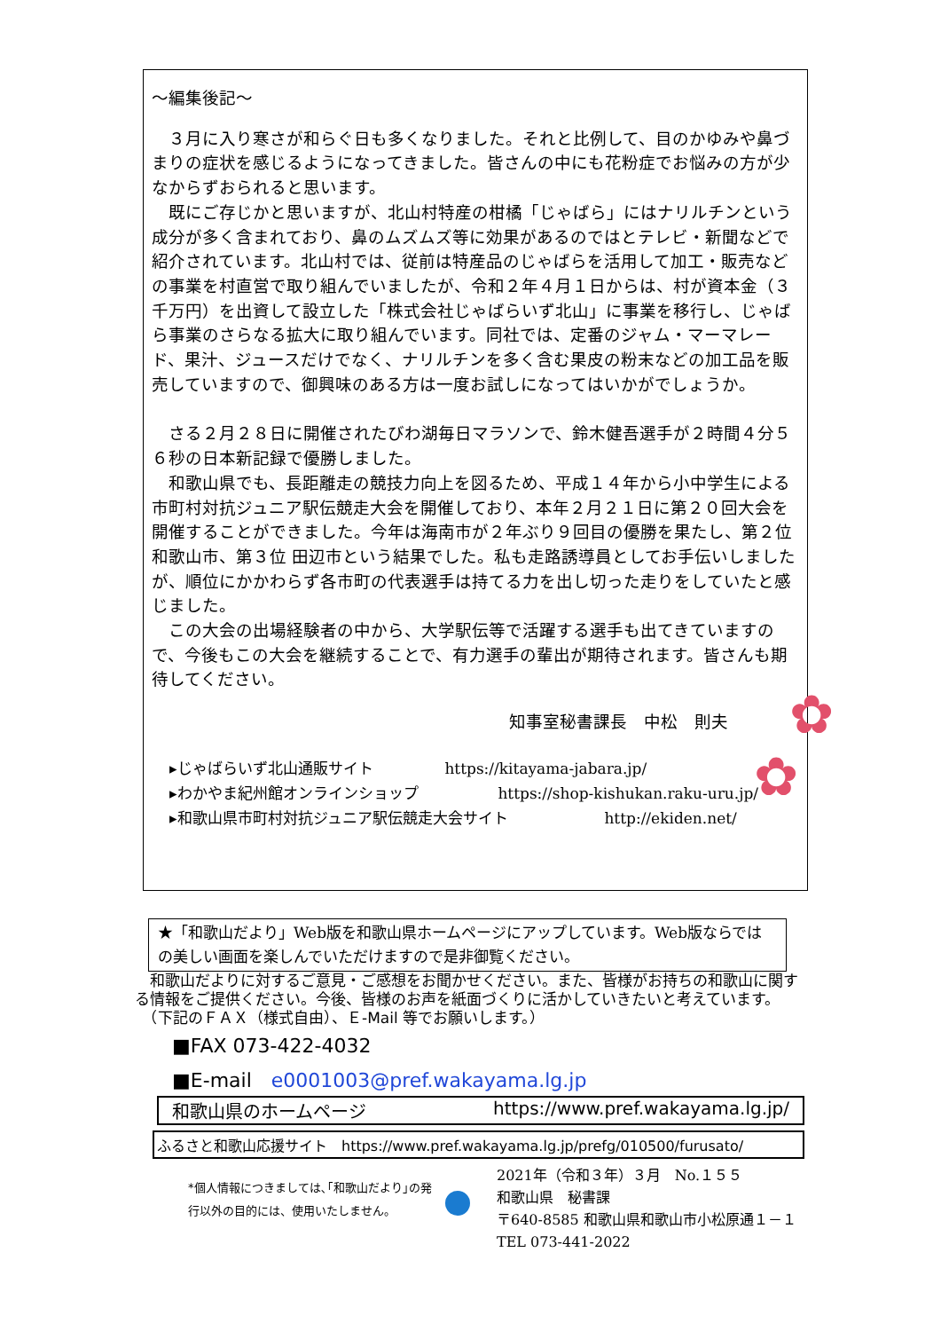～編集後記～
３月に入り寒さが和らぐ日も多くなりました。それと比例して、目のかゆみや鼻づまりの症状を感じるようになってきました。皆さんの中にも花粉症でお悩みの方が少なからずおられると思います。
既にご存じかと思いますが、北山村特産の柑橘「じゃばら」にはナリルチンという成分が多く含まれており、鼻のムズムズ等に効果があるのではとテレビ・新聞などで紹介されています。北山村では、従前は特産品のじゃばらを活用して加工・販売などの事業を村直営で取り組んでいましたが、令和２年４月１日からは、村が資本金（３千万円）を出資して設立した「株式会社じゃばらいず北山」に事業を移行し、じゃばら事業のさらなる拡大に取り組んでいます。同社では、定番のジャム・マーマレード、果汁、ジュースだけでなく、ナリルチンを多く含む果皮の粉末などの加工品を販売していますので、御興味のある方は一度お試しになってはいかがでしょうか。
さる２月２８日に開催されたびわ湖毎日マラソンで、鈴木健吾選手が２時間４分５６秒の日本新記録で優勝しました。
和歌山県でも、長距離走の競技力向上を図るため、平成１４年から小中学生による市町村対抗ジュニア駅伝競走大会を開催しており、本年２月２１日に第２０回大会を開催することができました。今年は海南市が２年ぶり９回目の優勝を果たし、第２位 和歌山市、第３位 田辺市という結果でした。私も走路誘導員としてお手伝いしましたが、順位にかかわらず各市町の代表選手は持てる力を出し切った走りをしていたと感じました。
この大会の出場経験者の中から、大学駅伝等で活躍する選手も出てきていますので、今後もこの大会を継続することで、有力選手の輩出が期待されます。皆さんも期待してください。
知事室秘書課長　中松　則夫
▸じゃばらいず北山通販サイト https://kitayama-jabara.jp/
▸わかやま紀州館オンラインショップ https://shop-kishukan.raku-uru.jp/
▸和歌山県市町村対抗ジュニア駅伝競走大会サイト http://ekiden.net/
✿
✿
★「和歌山だより」Web版を和歌山県ホームページにアップしています。Web版ならではの美しい画面を楽しんでいただけますので是非御覧ください。
　和歌山だよりに対するご意見・ご感想をお聞かせください。また、皆様がお持ちの和歌山に関する情報をご提供ください。今後、皆様のお声を紙面づくりに活かしていきたいと考えています。
　（下記のＦＡＸ（様式自由）、Ｅ-Mail 等でお願いします。）
■FAX 073-422-4032
■E-mail　e0001003@pref.wakayama.lg.jp
和歌山県のホームページ https://www.pref.wakayama.lg.jp/
ふるさと和歌山応援サイト　https://www.pref.wakayama.lg.jp/prefg/010500/furusato/
*個人情報につきましては､｢和歌山だより｣の発行以外の目的には、使用いたしません。
2021年（令和３年）３月　No.１５５
和歌山県　秘書課
〒640-8585 和歌山県和歌山市小松原通１－１
TEL 073-441-2022